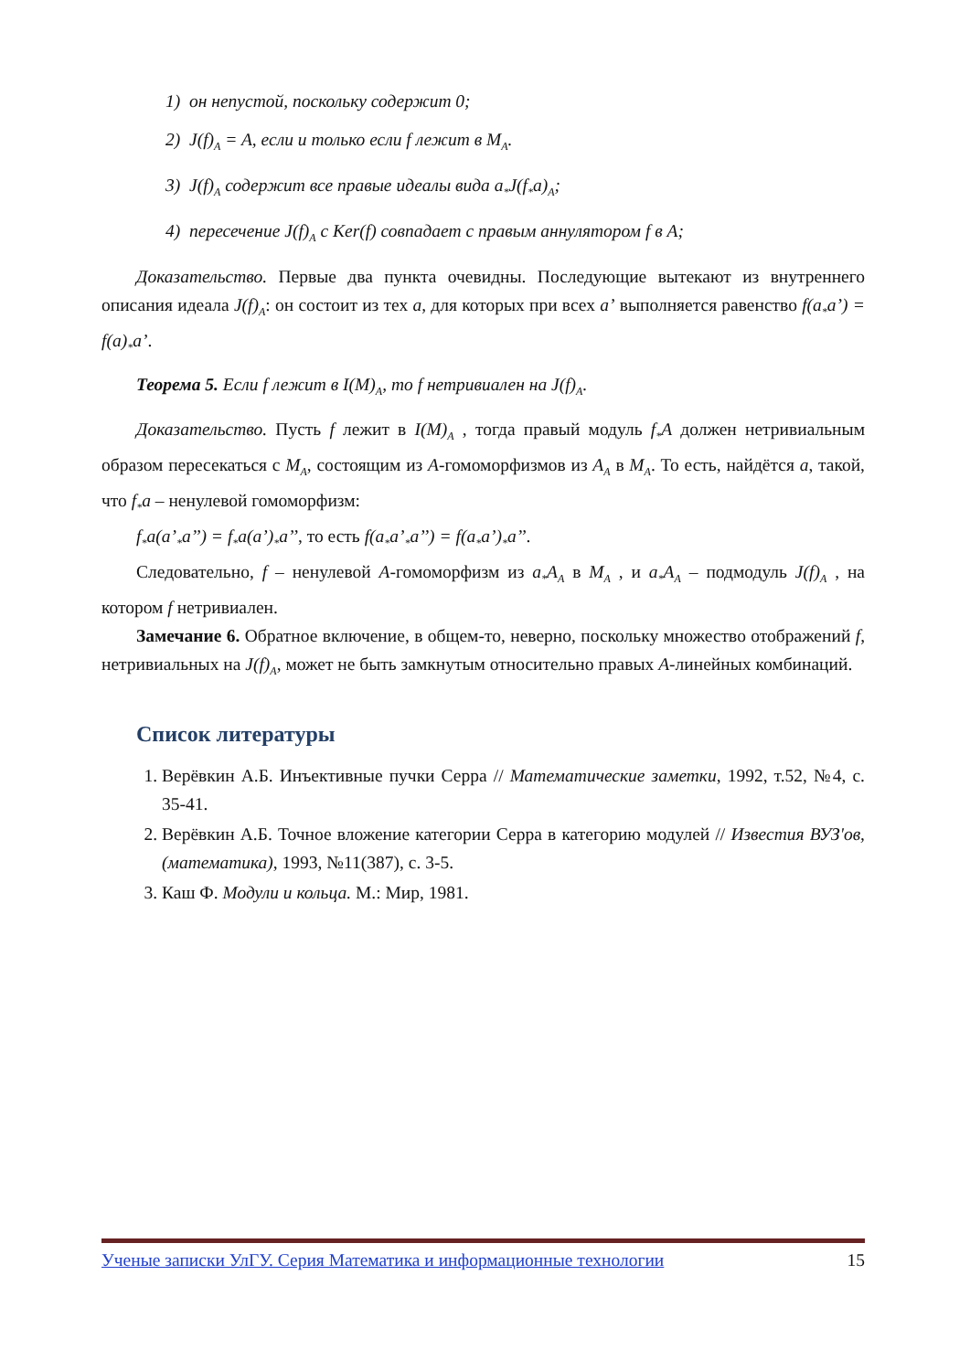1) он непустой, поскольку содержит 0;
2) J(f)<sub>A</sub> = A, если и только если f лежит в M<sub>A</sub>.
3) J(f)<sub>A</sub> содержит все правые идеалы вида a<sub>*</sub>J(f<sub>*</sub>a)<sub>A</sub>;
4) пересечение J(f)<sub>A</sub> с Ker(f) совпадает с правым аннулятором f в A;
Доказательство. Первые два пункта очевидны. Последующие вытекают из внутреннего описания идеала J(f)<sub>A</sub>: он состоит из тех a, для которых при всех a’ выполняется равенство f(a<sub>*</sub>a’) = f(a)<sub>*</sub>a’.
Теорема 5. Если f лежит в I(M)<sub>A</sub>, то f нетривиален на J(f)<sub>A</sub>.
Доказательство. Пусть f лежит в I(M)<sub>A</sub> , тогда правый модуль f<sub>*</sub>A должен нетривиальным образом пересекаться с M<sub>A</sub>, состоящим из A-гомоморфизмов из A<sub>A</sub> в M<sub>A</sub>. То есть, найдётся a, такой, что f<sub>*</sub>a – ненулевой гомоморфизм:
f<sub>*</sub>a(a’<sub>*</sub>a’’) = f<sub>*</sub>a(a’)<sub>*</sub>a’’, то есть f(a<sub>*</sub>a’<sub>*</sub>a’’) = f(a<sub>*</sub>a’)<sub>*</sub>a’’.
Следовательно, f – ненулевой A-гомоморфизм из a<sub>*</sub>A<sub>A</sub> в M<sub>A</sub> , и a<sub>*</sub>A<sub>A</sub> – подмодуль J(f)<sub>A</sub> , на котором f нетривиален.
Замечание 6. Обратное включение, в общем-то, неверно, поскольку множество отображений f, нетривиальных на J(f)<sub>A</sub>, может не быть замкнутым относительно правых A-линейных комбинаций.
Список литературы
1. Верёвкин А.Б. Инъективные пучки Серра // Математические заметки, 1992, т.52, №4, с. 35-41.
2. Верёвкин А.Б. Точное вложение категории Серра в категорию модулей // Известия ВУЗ'ов, (математика), 1993, №11(387), с. 3-5.
3. Каш Ф. Модули и кольца. М.: Мир, 1981.
Ученые записки УлГУ. Серия Математика и информационные технологии 15